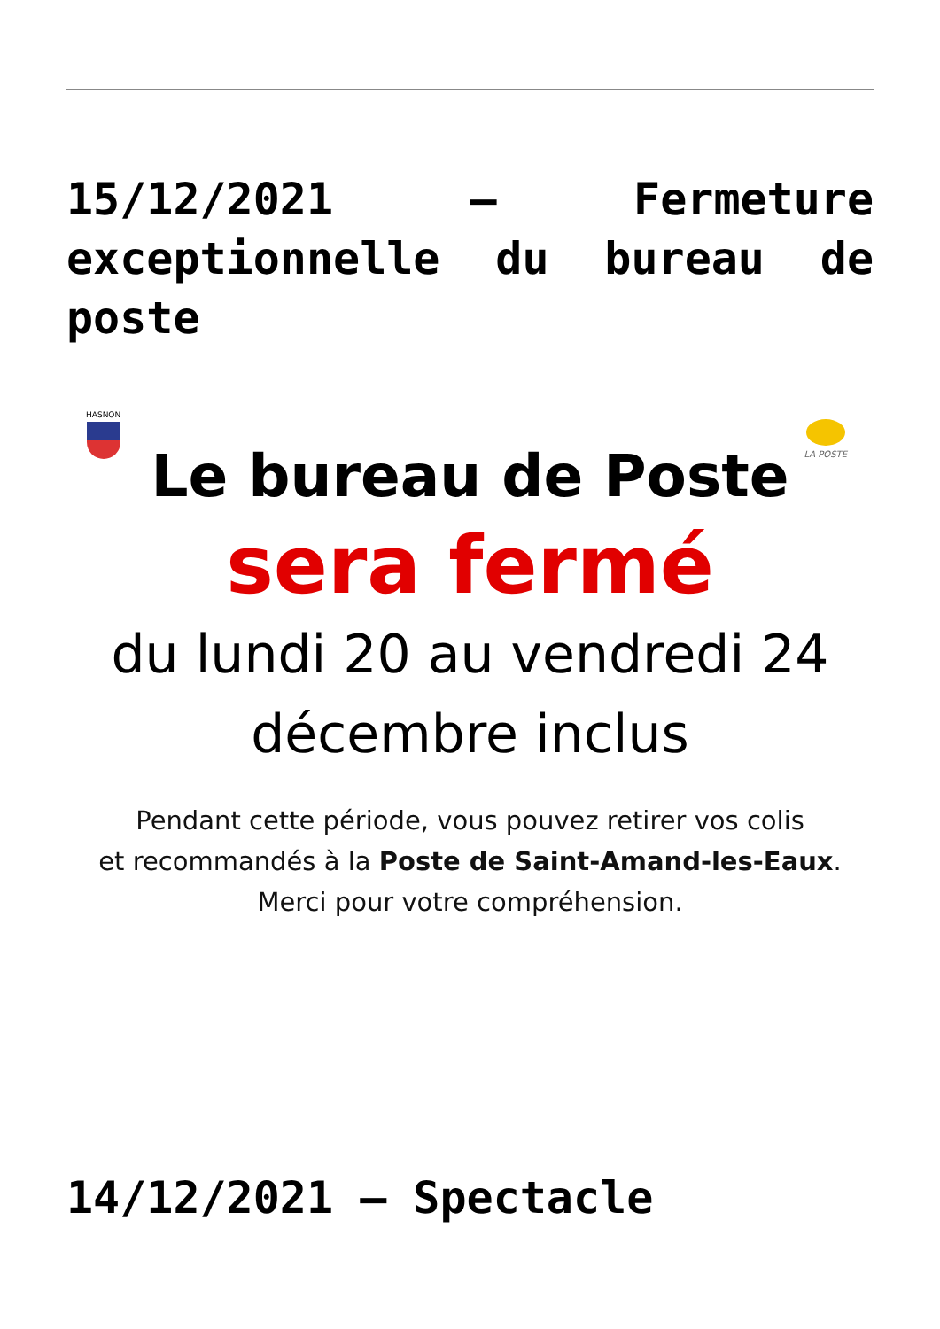15/12/2021 – Fermeture exceptionnelle du bureau de poste
HASNON
LA POSTE
Le bureau de Poste
sera fermé
du lundi 20 au vendredi 24
décembre inclus
Pendant cette période, vous pouvez retirer vos colis
et recommandés à la Poste de Saint-Amand-les-Eaux.
Merci pour votre compréhension.
14/12/2021 – Spectacle